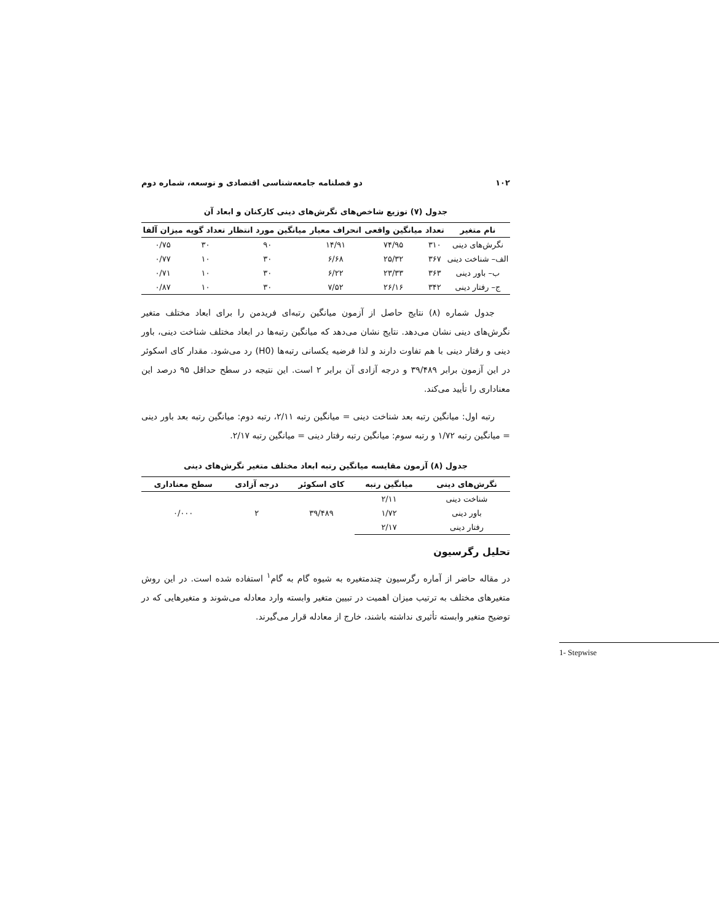۱۰۲ دو فصلنامه جامعه‌شناسی اقتصادی و توسعه، شماره دوم
جدول (۷) توزیع شاخص‌های نگرش‌های دینی کارکنان و ابعاد آن
| نام متغیر | تعداد | میانگین واقعی | انحراف معیار | میانگین مورد انتظار | تعداد گویه | میزان آلفا |
| --- | --- | --- | --- | --- | --- | --- |
| نگرش‌های دینی | ۳۱۰ | ۷۴/۹۵ | ۱۴/۹۱ | ۹۰ | ۳۰ | ۰/۷۵ |
| الف– شناخت دینی | ۳۶۷ | ۲۵/۳۲ | ۶/۶۸ | ۳۰ | ۱۰ | ۰/۷۷ |
| ب– باور دینی | ۳۶۳ | ۲۳/۳۳ | ۶/۲۲ | ۳۰ | ۱۰ | ۰/۷۱ |
| ج– رفتار دینی | ۳۴۲ | ۲۶/۱۶ | ۷/۵۲ | ۳۰ | ۱۰ | ۰/۸۷ |
جدول شماره (۸) نتایج حاصل از آزمون میانگین رتبه‌ای فریدمن را برای ابعاد مختلف متغیر نگرش‌های دینی نشان می‌دهد. نتایج نشان می‌دهد که میانگین رتبه‌ها در ابعاد مختلف شناخت دینی، باور دینی و رفتار دینی با هم تفاوت دارند و لذا فرضیه یکسانی رتبه‌ها (H0) رد می‌شود. مقدار کای اسکوئر در این آزمون برابر ۳۹/۴۸۹ و درجه آزادی آن برابر ۲ است. این نتیجه در سطح حداقل ۹۵ درصد این معناداری را تأیید می‌کند.
رتبه اول: میانگین رتبه بعد شناخت دینی = میانگین رتبه ۲/۱۱، رتبه دوم: میانگین رتبه بعد باور دینی = میانگین رتبه ۱/۷۲ و رتبه سوم: میانگین رتبه رفتار دینی = میانگین رتبه ۲/۱۷.
جدول (۸) آزمون مقایسه میانگین رتبه ابعاد مختلف متغیر نگرش‌های دینی
| نگرش‌های دینی | میانگین رتبه | کای اسکوئر | درجه آزادی | سطح معناداری |
| --- | --- | --- | --- | --- |
| شناخت دینی | ۲/۱۱ | ۳۹/۴۸۹ | ۲ | ۰/۰۰۰ |
| باور دینی | ۱/۷۲ | | | |
| رفتار دینی | ۲/۱۷ | | | |
تحلیل رگرسیون
در مقاله حاضر از آماره رگرسیون چندمتغیره به شیوه گام به گام<sup>۱</sup> استفاده شده است. در این روش متغیرهای مختلف به ترتیب میزان اهمیت در تبیین متغیر وابسته وارد معادله می‌شوند و متغیرهایی که در توضیح متغیر وابسته تأثیری نداشته باشند، خارج از معادله قرار می‌گیرند.
1- Stepwise